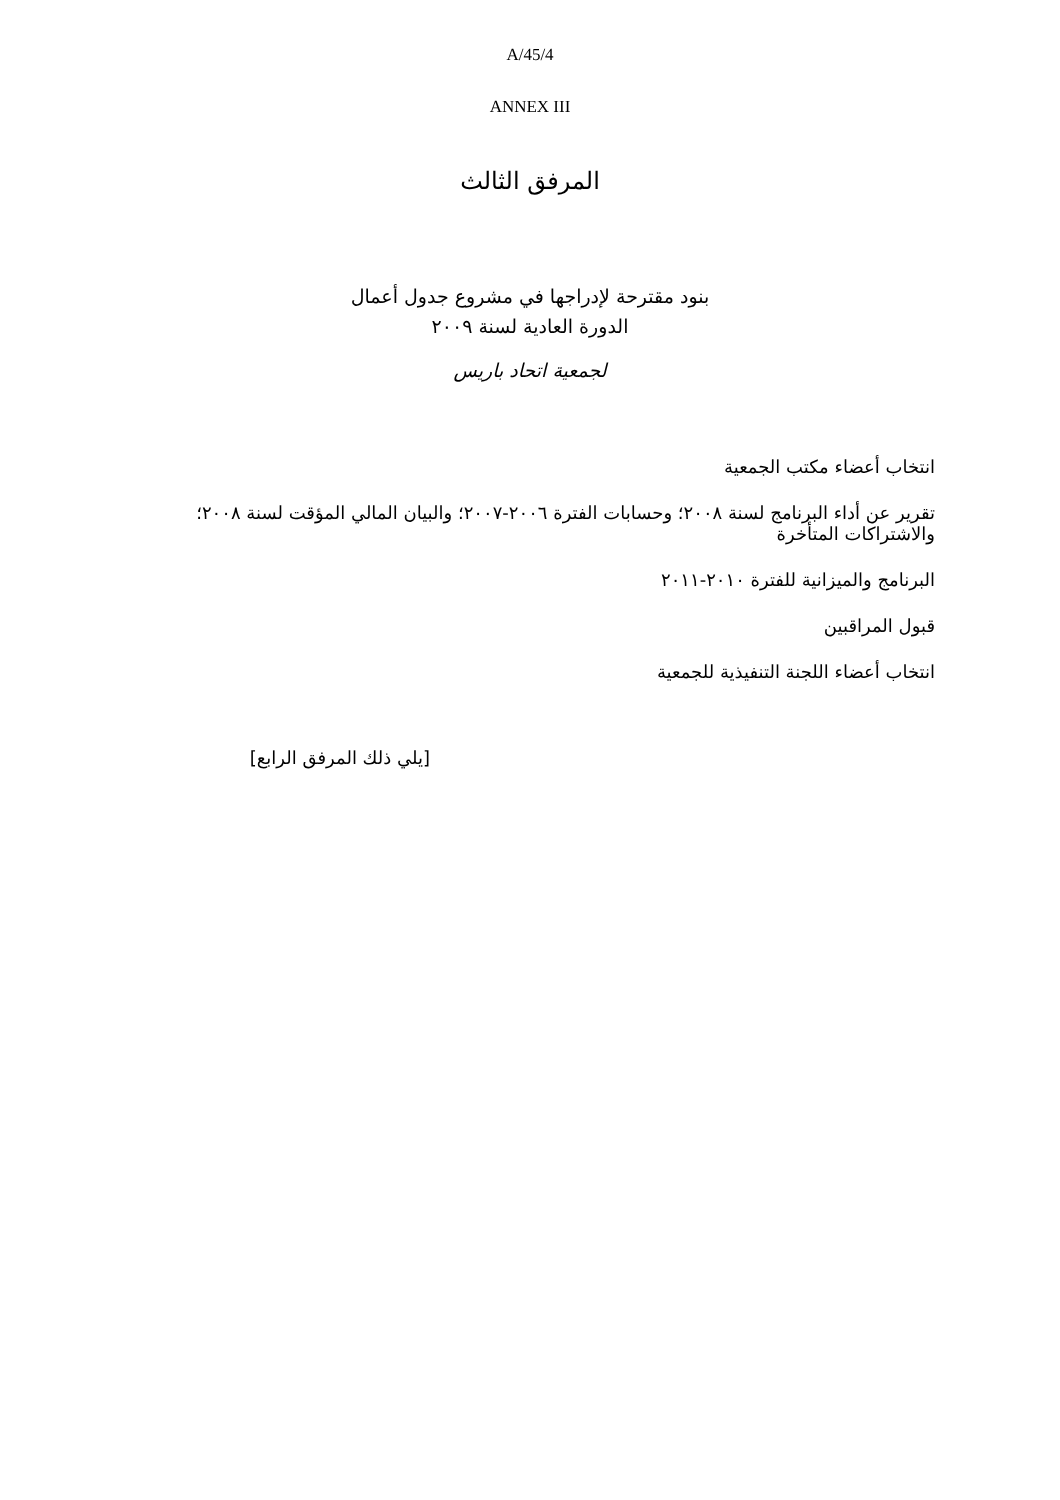A/45/4
ANNEX III
المرفق الثالث
بنود مقترحة لإدراجها في مشروع جدول أعمال
الدورة العادية لسنة ٢٠٠٩
لجمعية اتحاد باريس
انتخاب أعضاء مكتب الجمعية
تقرير عن أداء البرنامج لسنة ٢٠٠٨؛ وحسابات الفترة ٢٠٠٦-٢٠٠٧؛ والبيان المالي المؤقت لسنة ٢٠٠٨؛ والاشتراكات المتأخرة
البرنامج والميزانية للفترة ٢٠١٠-٢٠١١
قبول المراقبين
انتخاب أعضاء اللجنة التنفيذية للجمعية
[يلي ذلك المرفق الرابع]